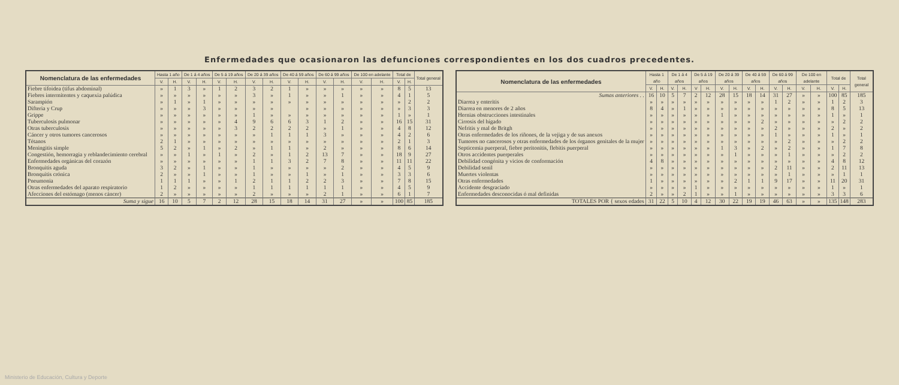Enfermedades que ocasionaron las defunciones correspondientes en los dos cuadros precedentes.
| Nomenclatura de las enfermedades | Hasta 1 año | | De 1 á 4 años | | De 5 á 19 años | | De 20 á 39 años | | De 40 á 59 años | | De 60 á 99 años | | De 100 en adelante | | Total de | | Total general |
| --- | --- | --- | --- | --- | --- | --- | --- | --- | --- | --- | --- | --- | --- | --- | --- | --- | --- |
| | V. | H. | V. | H. | V. | H. | V. | H. | V. | H. | V. | H. | V. | H. | V. | H. | |
| Fiebre tifoidea (tifus abdominal) | » | 1 | 3 | » | 1 | 2 | 3 | 2 | 1 | » | » | » | » | » | 8 | 5 | 13 |
| Fiebres intermitentes y caquexia palúdica | » | » | » | » | » | » | 3 | » | 1 | » | » | 1 | » | » | 4 | 1 | 5 |
| Sarampión | » | 1 | » | 1 | » | » | » | » | » | » | » | » | » | » | » | 2 | 2 |
| Difteria y Crup | » | » | » | 3 | » | » | » | » | | » | » | » | » | » | » | 3 | 3 |
| Grippe | » | » | » | » | » | » | 1 | » | » | » | » | » | » | » | 1 | » | 1 |
| Tuberculosis pulmonar | » | » | » | » | » | 4 | 9 | 6 | 6 | 3 | 1 | 2 | » | » | 16 | 15 | 31 |
| Otras tuberculosis | » | » | » | » | » | 3 | 2 | 2 | 2 | 2 | » | 1 | » | » | 4 | 8 | 12 |
| Cáncer y otros tumores cancerosos | » | » | » | » | » | » | » | 1 | 1 | 1 | 3 | » | » | » | 4 | 2 | 6 |
| Tétanos | 2 | 1 | » | » | » | » | » | » | » | » | » | » | » | » | 2 | 1 | 3 |
| Meningitis simple | 5 | 2 | » | 1 | » | 2 | » | 1 | 1 | » | 2 | » | » | » | 8 | 6 | 14 |
| Congestión, hemorragia y reblandecimiento cerebral | » | » | 1 | » | 1 | » | 2 | » | 1 | 2 | 13 | 7 | » | » | 18 | 9 | 27 |
| Enfermedades orgánicas del corazón | » | » | » | » | » | » | 1 | 1 | 3 | 2 | 7 | 8 | » | » | 11 | 11 | 22 |
| Bronquitis aguda | 3 | 2 | » | 1 | » | » | 1 | » | » | » | » | 2 | » | » | 4 | 5 | 9 |
| Bronquitis crónica | 2 | » | » | 1 | » | » | 1 | » | » | 1 | » | 1 | » | » | 3 | 3 | 6 |
| Pneumonia | 1 | 1 | 1 | » | » | 1 | 2 | 1 | 1 | 2 | 2 | 3 | » | » | 7 | 8 | 15 |
| Otras enfermedades del aparato respiratorio | 1 | 2 | » | » | » | » | 1 | 1 | 1 | 1 | 1 | 1 | » | » | 4 | 5 | 9 |
| Afecciones del estómago (menos cáncer) | 2 | » | » | » | » | » | 2 | » | » | » | 2 | 1 | » | » | 6 | 1 | 7 |
| Suma y sigue | 16 | 10 | 5 | 7 | 2 | 12 | 28 | 15 | 18 | 14 | 31 | 27 | » | » | 100 | 85 | 185 |
| Nomenclatura de las enfermedades | Hasta 1 año | | De 1 á 4 años | | De 5 á 19 años | | De 20 á 39 años | | De 40 á 59 años | | De 60 á 99 años | | De 100 en adelante | | Total de | | Total general |
| --- | --- | --- | --- | --- | --- | --- | --- | --- | --- | --- | --- | --- | --- | --- | --- | --- | --- |
| | V. | H. | V. | H. | V | H. | V. | H. | V. | H. | V. | H. | V. | H. | V. | H. | |
| Sumas anteriores . . | 16 | 10 | 5 | 7 | 2 | 12 | 28 | 15 | 18 | 14 | 31 | 27 | » | » | 100 | 85 | 185 |
| Diarrea y enteritis | » | » | » | » | » | » | » | » | » | » | 1 | 2 | » | » | 1 | 2 | 3 |
| Diarrea en menores de 2 años | 8 | 4 | » | 1 | » | » | » | » | » | » | » | » | » | » | 8 | 5 | 13 |
| Hernias obstrucciones intestinales | » | » | » | » | » | » | 1 | » | » | » | » | » | » | » | 1 | » | 1 |
| Cirrosis del hígado | » | » | » | » | » | » | » | » | » | 2 | » | » | » | » | » | 2 | 2 |
| Nefritis y mal de Britgh | » | » | » | » | » | » | » | » | » | » | 2 | » | » | » | 2 | » | 2 |
| Otras enfermedades de los riñones, de la vejiga y de sus anexos | » | » | » | » | » | » | » | » | » | » | 1 | » | » | » | 1 | » | 1 |
| Tumores no cancerosos y otras enfermedades de los órganos genitales de la mujer | » | » | » | » | » | » | » | » | » | » | » | 2 | » | » | » | 2 | 2 |
| Septicemia puerperal, fiebre peritonitis, flebitis puerperal | » | » | » | » | » | » | 1 | 3 | » | 2 | » | 2 | » | » | 1 | 7 | 8 |
| Otros accidentes puerperales | » | » | » | » | » | » | » | 1 | » | » | » | 1 | » | » | » | 2 | 2 |
| Debilidad congénita y vicios de conformación | 4 | 8 | » | » | » | » | » | » | » | » | » | » | » | » | 4 | 8 | 12 |
| Debilidad senil | » | » | » | » | » | » | » | » | » | » | 2 | 11 | » | » | 2 | 11 | 13 |
| Muertes violentas | » | » | » | » | » | » | » | » | » | » | » | 1 | » | » | » | 1 | 1 |
| Otras enfermedades | 1 | » | » | » | » | » | » | 2 | 1 | 1 | 9 | 17 | » | » | 11 | 20 | 31 |
| Accidente desgraciado | » | » | » | » | 1 | » | » | » | » | » | » | » | » | » | 1 | » | 1 |
| Enfermedades desconocidas ó mal definidas | 2 | » | » | 2 | 1 | » | » | 1 | » | » | » | » | » | » | 3 | 3 | 6 |
| TOTALES POR { sexos edades | 31 | 22 | 5 | 10 | 4 | 12 | 30 | 22 | 19 | 19 | 46 | 63 | » | » | 135 | 148 | 283 |
Ministerio de Educación, Cultura y Deporte